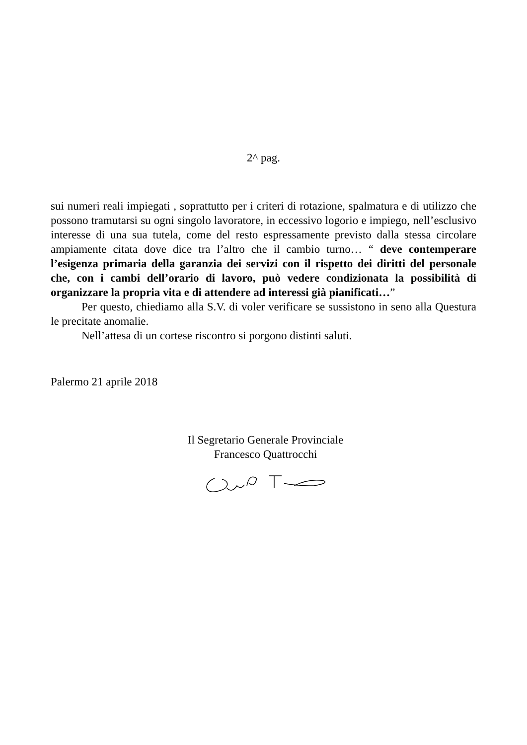2^ pag.
sui numeri reali impiegati , soprattutto per i criteri di rotazione, spalmatura e di utilizzo che possono tramutarsi su ogni singolo lavoratore, in eccessivo logorio e impiego, nell’esclusivo interesse di una sua tutela, come del resto espressamente previsto dalla stessa circolare ampiamente citata dove dice tra l’altro che il cambio turno… “ deve contemperare l’esigenza primaria della garanzia dei servizi con il rispetto dei diritti del personale che, con i cambi dell’orario di lavoro, può vedere condizionata la possibilità di organizzare la propria vita e di attendere ad interessi già pianificati…”
Per questo, chiediamo alla S.V. di voler verificare se sussistono in seno alla Questura le precitate anomalie.
Nell’attesa di un cortese riscontro si porgono distinti saluti.
Palermo 21 aprile 2018
Il Segretario Generale Provinciale
Francesco Quattrocchi